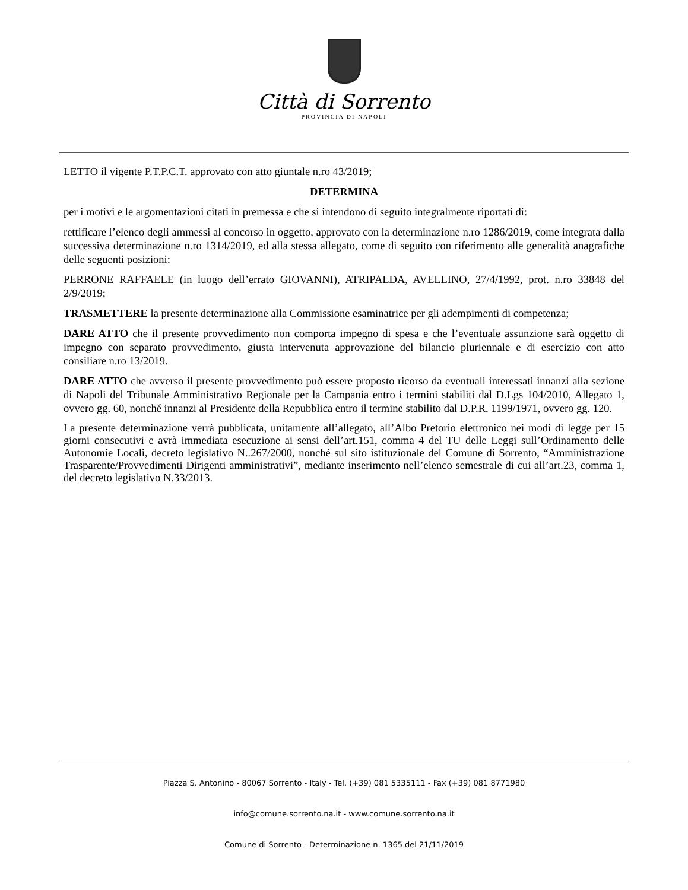Città di Sorrento
PROVINCIA DI NAPOLI
LETTO il vigente P.T.P.C.T. approvato con atto giuntale n.ro 43/2019;
DETERMINA
per i motivi e le argomentazioni citati in premessa e che si intendono di seguito integralmente riportati di:
rettificare l’elenco degli ammessi al concorso in oggetto, approvato con la determinazione n.ro 1286/2019, come integrata dalla successiva determinazione n.ro 1314/2019, ed alla stessa allegato, come di seguito con riferimento alle generalità anagrafiche delle seguenti posizioni:
PERRONE RAFFAELE (in luogo dell’errato GIOVANNI), ATRIPALDA, AVELLINO, 27/4/1992, prot. n.ro 33848 del 2/9/2019;
TRASMETTERE la presente determinazione alla Commissione esaminatrice per gli adempimenti di competenza;
DARE ATTO che il presente provvedimento non comporta impegno di spesa e che l’eventuale assunzione sarà oggetto di impegno con separato provvedimento, giusta intervenuta approvazione del bilancio pluriennale e di esercizio con atto consiliare n.ro 13/2019.
DARE ATTO che avverso il presente provvedimento può essere proposto ricorso da eventuali interessati innanzi alla sezione di Napoli del Tribunale Amministrativo Regionale per la Campania entro i termini stabiliti dal D.Lgs 104/2010, Allegato 1, ovvero gg. 60, nonché innanzi al Presidente della Repubblica entro il termine stabilito dal D.P.R. 1199/1971, ovvero gg. 120.
La presente determinazione verrà pubblicata, unitamente all’allegato, all’Albo Pretorio elettronico nei modi di legge per 15 giorni consecutivi e avrà immediata esecuzione ai sensi dell’art.151, comma 4 del TU delle Leggi sull’Ordinamento delle Autonomie Locali, decreto legislativo N..267/2000, nonché sul sito istituzionale del Comune di Sorrento, “Amministrazione Trasparente/Provvedimenti Dirigenti amministrativi”, mediante inserimento nell’elenco semestrale di cui all’art.23, comma 1, del decreto legislativo N.33/2013.
Piazza S. Antonino - 80067 Sorrento - Italy - Tel. (+39) 081 5335111 - Fax (+39) 081 8771980
info@comune.sorrento.na.it - www.comune.sorrento.na.it
Comune di Sorrento - Determinazione n. 1365 del 21/11/2019